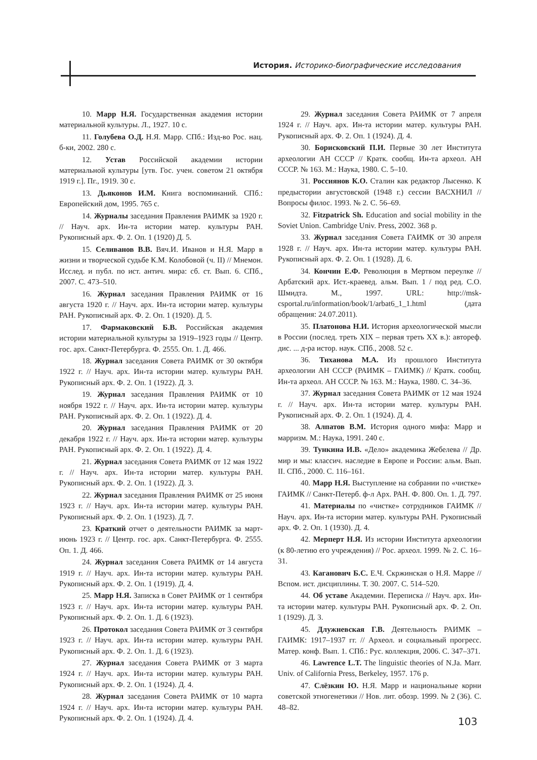История. Историко-биографические исследования
10. Марр Н.Я. Государственная академия истории материальной культуры. Л., 1927. 10 с.
11. Голубева О.Д. Н.Я. Марр. СПб.: Изд-во Рос. нац. б-ки, 2002. 280 с.
12. Устав Российской академии истории материальной культуры [утв. Гос. учен. советом 21 октября 1919 г.]. Пг., 1919. 30 с.
13. Дьяконов И.М. Книга воспоминаний. СПб.: Европейский дом, 1995. 765 с.
14. Журналы заседания Правления РАИМК за 1920 г. // Науч. арх. Ин-та истории матер. культуры РАН. Рукописный арх. Ф. 2. Оп. 1 (1920) Д. 5.
15. Селиванов В.В. Вяч.И. Иванов и Н.Я. Марр в жизни и творческой судьбе К.М. Колобовой (ч. II) // Мнемон. Исслед. и публ. по ист. антич. мира: сб. ст. Вып. 6. СПб., 2007. С. 473–510.
16. Журнал заседания Правления РАИМК от 16 августа 1920 г. // Науч. арх. Ин-та истории матер. культуры РАН. Рукописный арх. Ф. 2. Оп. 1 (1920). Д. 5.
17. Фармаковский Б.В. Российская академия истории материальной культуры за 1919–1923 годы // Центр. гос. арх. Санкт-Петербурга. Ф. 2555. Оп. 1. Д. 466.
18. Журнал заседания Совета РАИМК от 30 октября 1922 г. // Науч. арх. Ин-та истории матер. культуры РАН. Рукописный арх. Ф. 2. Оп. 1 (1922). Д. 3.
19. Журнал заседания Правления РАИМК от 10 ноября 1922 г. // Науч. арх. Ин-та истории матер. культуры РАН. Рукописный арх. Ф. 2. Оп. 1 (1922). Д. 4.
20. Журнал заседания Правления РАИМК от 20 декабря 1922 г. // Науч. арх. Ин-та истории матер. культуры РАН. Рукописный арх. Ф. 2. Оп. 1 (1922). Д. 4.
21. Журнал заседания Совета РАИМК от 12 мая 1922 г. // Науч. арх. Ин-та истории матер. культуры РАН. Рукописный арх. Ф. 2. Оп. 1 (1922). Д. 3.
22. Журнал заседания Правления РАИМК от 25 июня 1923 г. // Науч. арх. Ин-та истории матер. культуры РАН. Рукописный арх. Ф. 2. Оп. 1 (1923). Д. 7.
23. Краткий отчет о деятельности РАИМК за март-июнь 1923 г. // Центр. гос. арх. Санкт-Петербурга. Ф. 2555. Оп. 1. Д. 466.
24. Журнал заседания Совета РАИМК от 14 августа 1919 г. // Науч. арх. Ин-та истории матер. культуры РАН. Рукописный арх. Ф. 2. Оп. 1 (1919). Д. 4.
25. Марр Н.Я. Записка в Совет РАИМК от 1 сентября 1923 г. // Науч. арх. Ин-та истории матер. культуры РАН. Рукописный арх. Ф. 2. Оп. 1. Д. 6 (1923).
26. Протокол заседания Совета РАИМК от 3 сентября 1923 г. // Науч. арх. Ин-та истории матер. культуры РАН. Рукописный арх. Ф. 2. Оп. 1. Д. 6 (1923).
27. Журнал заседания Совета РАИМК от 3 марта 1924 г. // Науч. арх. Ин-та истории матер. культуры РАН. Рукописный арх. Ф. 2. Оп. 1 (1924). Д. 4.
28. Журнал заседания Совета РАИМК от 10 марта 1924 г. // Науч. арх. Ин-та истории матер. культуры РАН. Рукописный арх. Ф. 2. Оп. 1 (1924). Д. 4.
29. Журнал заседания Совета РАИМК от 7 апреля 1924 г. // Науч. арх. Ин-та истории матер. культуры РАН. Рукописный арх. Ф. 2. Оп. 1 (1924). Д. 4.
30. Борисковский П.И. Первые 30 лет Института археологии АН СССР // Кратк. сообщ. Ин-та археол. АН СССР. № 163. М.: Наука, 1980. С. 5–10.
31. Россиянов К.О. Сталин как редактор Лысенко. К предыстории августовской (1948 г.) сессии ВАСХНИЛ // Вопросы филос. 1993. № 2. С. 56–69.
32. Fitzpatrick Sh. Education and social mobility in the Soviet Union. Cambridge Univ. Press, 2002. 368 p.
33. Журнал заседания Совета ГАИМК от 30 апреля 1928 г. // Науч. арх. Ин-та истории матер. культуры РАН. Рукописный арх. Ф. 2. Оп. 1 (1928). Д. 6.
34. Кончин Е.Ф. Революция в Мертвом переулке // Арбатский арх. Ист.-краевед. альм. Вып. 1 / под ред. С.О. Шмидта. М., 1997. URL: http://msk-csportal.ru/information/book/1/arbat6_1_1.html (дата обращения: 24.07.2011).
35. Платонова Н.И. История археологической мысли в России (послед. треть XIX – первая треть XX в.): автореф. дис. ... д-ра истор. наук. СПб., 2008. 52 с.
36. Тиханова М.А. Из прошлого Института археологии АН СССР (РАИМК – ГАИМК) // Кратк. сообщ. Ин-та археол. АН СССР. № 163. М.: Наука, 1980. С. 34–36.
37. Журнал заседания Совета РАИМК от 12 мая 1924 г. // Науч. арх. Ин-та истории матер. культуры РАН. Рукописный арх. Ф. 2. Оп. 1 (1924). Д. 4.
38. Алпатов В.М. История одного мифа: Марр и марризм. М.: Наука, 1991. 240 с.
39. Тункина И.В. «Дело» академика Жебелева // Др. мир и мы: классич. наследие в Европе и России: альм. Вып. II. СПб., 2000. С. 116–161.
40. Марр Н.Я. Выступление на собрании по «чистке» ГАИМК // Санкт-Петерб. ф-л Арх. РАН. Ф. 800. Оп. 1. Д. 797.
41. Материалы по «чистке» сотрудников ГАИМК // Науч. арх. Ин-та истории матер. культуры РАН. Рукописный арх. Ф. 2. Оп. 1 (1930). Д. 4.
42. Мерперт Н.Я. Из истории Института археологии (к 80-летию его учреждения) // Рос. археол. 1999. № 2. С. 16–31.
43. Каганович Б.С. Е.Ч. Скржинская о Н.Я. Марре // Вспом. ист. дисциплины. Т. 30. 2007. С. 514–520.
44. Об уставе Академии. Переписка // Науч. арх. Ин-та истории матер. культуры РАН. Рукописный арх. Ф. 2. Оп. 1 (1929). Д. 3.
45. Длужневская Г.В. Деятельность РАИМК – ГАИМК: 1917–1937 гг. // Археол. и социальный прогресс. Матер. конф. Вып. 1. СПб.: Рус. коллекция, 2006. С. 347–371.
46. Lawrence L.T. The linguistic theories of N.Ja. Marr. Univ. of California Press, Berkeley, 1957. 176 p.
47. Слёзкин Ю. Н.Я. Марр и национальные корни советской этногенетики // Нов. лит. обозр. 1999. № 2 (36). С. 48–82.
103